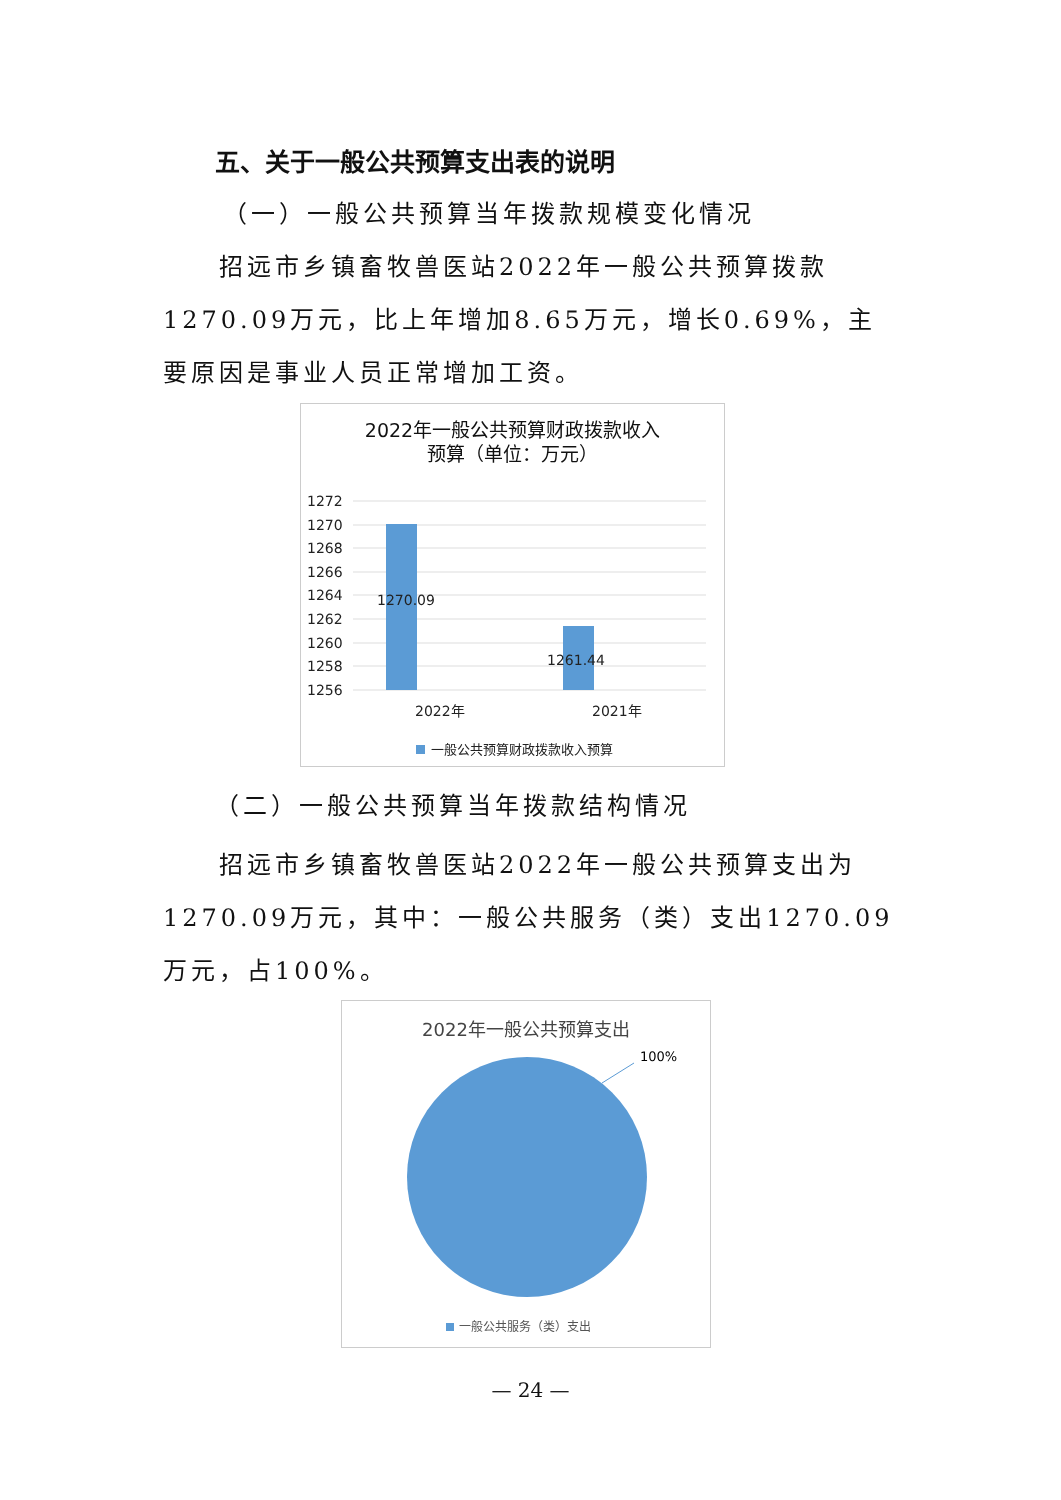五、关于一般公共预算支出表的说明
（一）一般公共预算当年拨款规模变化情况
招远市乡镇畜牧兽医站2022年一般公共预算拨款1270.09万元，比上年增加8.65万元，增长0.69%，主要原因是事业人员正常增加工资。
2022年一般公共预算财政拨款收入
预算（单位：万元）
1272
1270
1268
1266
1264
1262
1260
1258
1256
1270.09
1261.44
2022年
2021年
一般公共预算财政拨款收入预算
（二）一般公共预算当年拨款结构情况
招远市乡镇畜牧兽医站2022年一般公共预算支出为1270.09万元，其中：一般公共服务（类）支出1270.09万元，占100%。
2022年一般公共预算支出
100%
一般公共服务（类）支出
— 24 —